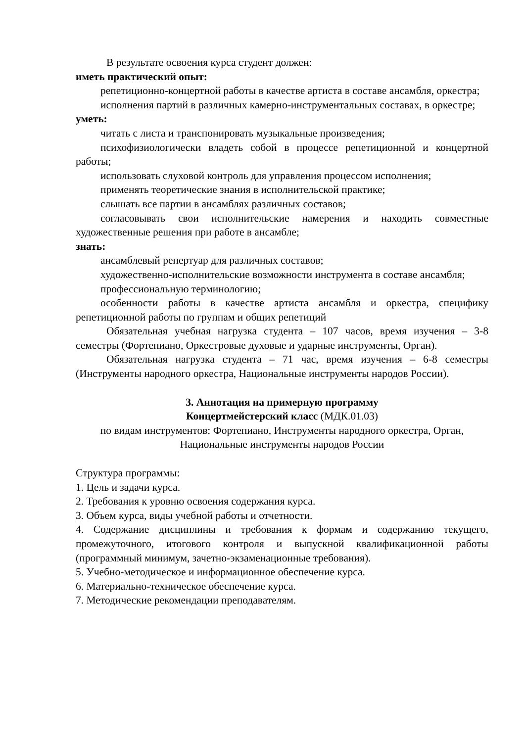В результате освоения курса студент должен:
иметь практический опыт:
репетиционно-концертной работы в качестве артиста в составе ансамбля, оркестра;
исполнения партий в различных камерно-инструментальных составах, в оркестре;
уметь:
читать с листа и транспонировать музыкальные произведения;
психофизиологически владеть собой в процессе репетиционной и концертной работы;
использовать слуховой контроль для управления процессом исполнения;
применять теоретические знания в исполнительской практике;
слышать все партии в ансамблях различных составов;
согласовывать свои исполнительские намерения и находить совместные художественные решения при работе в ансамбле;
знать:
ансамблевый репертуар для различных составов;
художественно-исполнительские возможности инструмента в составе ансамбля;
профессиональную терминологию;
особенности работы в качестве артиста ансамбля и оркестра, специфику репетиционной работы по группам и общих репетиций
Обязательная учебная нагрузка студента – 107 часов, время изучения – 3-8 семестры (Фортепиано, Оркестровые духовые и ударные инструменты, Орган).
Обязательная нагрузка студента – 71 час, время изучения – 6-8 семестры (Инструменты народного оркестра, Национальные инструменты народов России).
3. Аннотация на примерную программу
Концертмейстерский класс (МДК.01.03)
по видам инструментов: Фортепиано, Инструменты народного оркестра, Орган, Национальные инструменты народов России
Структура программы:
1. Цель и задачи курса.
2. Требования к уровню освоения содержания курса.
3. Объем курса, виды учебной работы и отчетности.
4. Содержание дисциплины и требования к формам и содержанию текущего, промежуточного, итогового контроля и выпускной квалификационной работы (программный минимум, зачетно-экзаменационные требования).
5. Учебно-методическое и информационное обеспечение курса.
6. Материально-техническое обеспечение курса.
7. Методические рекомендации преподавателям.